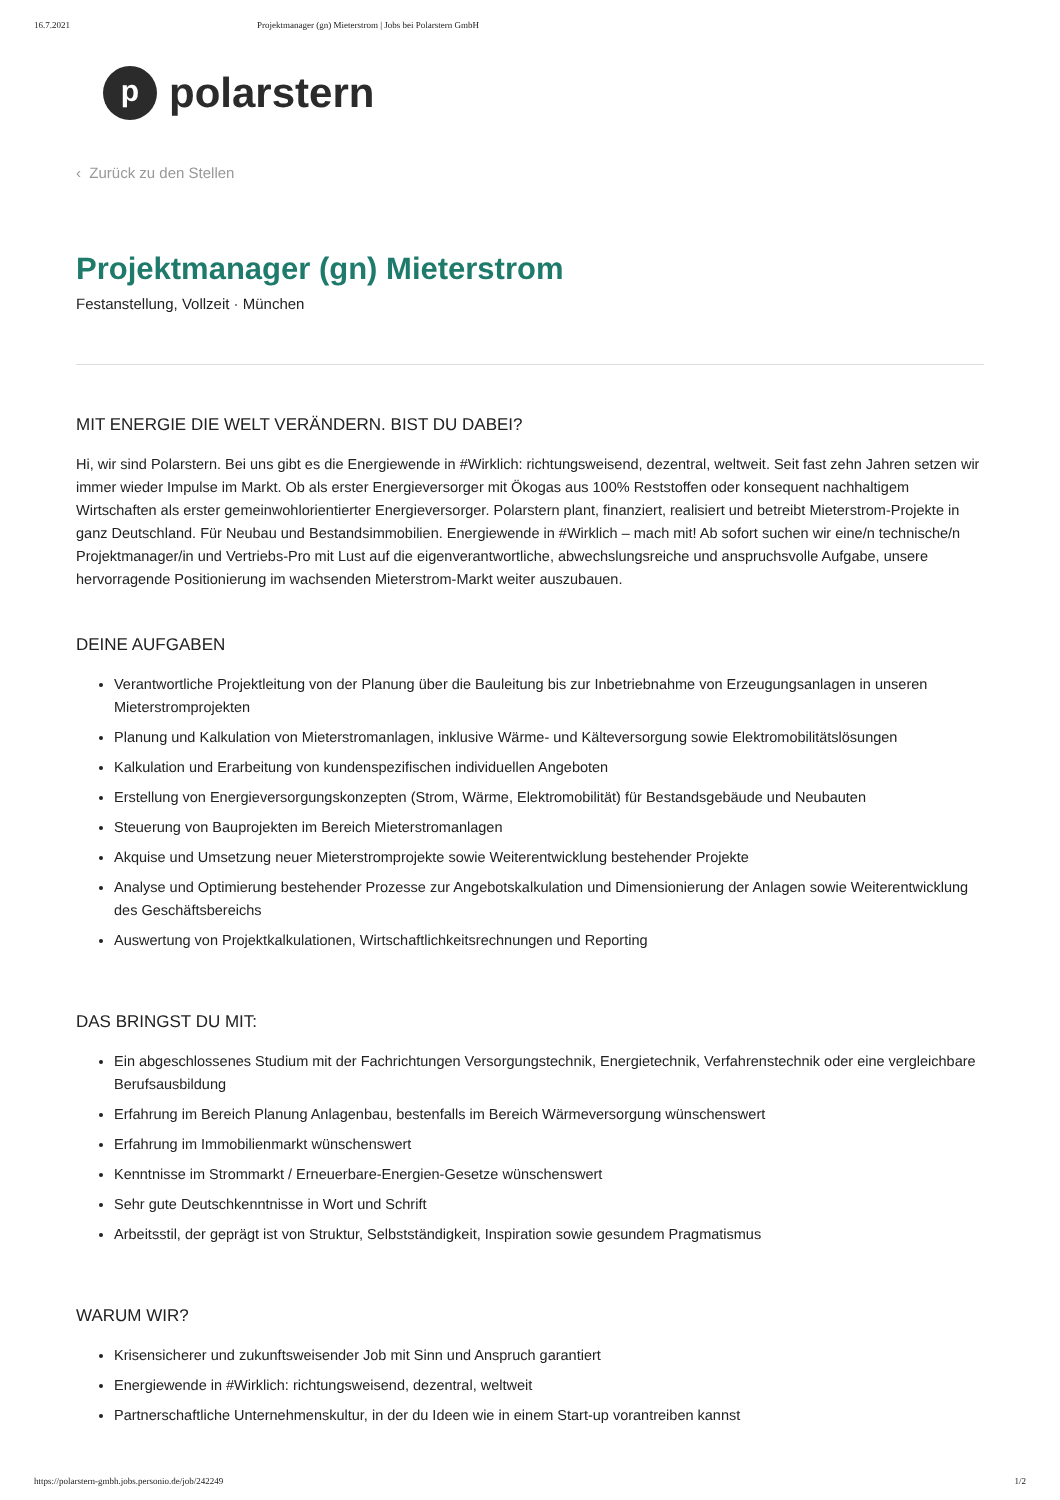16.7.2021 Projektmanager (gn) Mieterstrom | Jobs bei Polarstern GmbH
p
polarstern
‹ Zurück zu den Stellen
Projektmanager (gn) Mieterstrom
Festanstellung, Vollzeit · München
MIT ENERGIE DIE WELT VERÄNDERN. BIST DU DABEI?
Hi, wir sind Polarstern. Bei uns gibt es die Energiewende in #Wirklich: richtungsweisend, dezentral, weltweit. Seit fast zehn Jahren setzen wir immer wieder Impulse im Markt. Ob als erster Energieversorger mit Ökogas aus 100% Reststoffen oder konsequent nachhaltigem Wirtschaften als erster gemeinwohlorientierter Energieversorger. Polarstern plant, finanziert, realisiert und betreibt Mieterstrom-Projekte in ganz Deutschland. Für Neubau und Bestandsimmobilien. Energiewende in #Wirklich – mach mit! Ab sofort suchen wir eine/n technische/n Projektmanager/in und Vertriebs-Pro mit Lust auf die eigenverantwortliche, abwechslungsreiche und anspruchsvolle Aufgabe, unsere hervorragende Positionierung im wachsenden Mieterstrom-Markt weiter auszubauen.
DEINE AUFGABEN
Verantwortliche Projektleitung von der Planung über die Bauleitung bis zur Inbetriebnahme von Erzeugungsanlagen in unseren Mieterstromprojekten
Planung und Kalkulation von Mieterstromanlagen, inklusive Wärme- und Kälteversorgung sowie Elektromobilitätslösungen
Kalkulation und Erarbeitung von kundenspezifischen individuellen Angeboten
Erstellung von Energieversorgungskonzepten (Strom, Wärme, Elektromobilität) für Bestandsgebäude und Neubauten
Steuerung von Bauprojekten im Bereich Mieterstromanlagen
Akquise und Umsetzung neuer Mieterstromprojekte sowie Weiterentwicklung bestehender Projekte
Analyse und Optimierung bestehender Prozesse zur Angebotskalkulation und Dimensionierung der Anlagen sowie Weiterentwicklung des Geschäftsbereichs
Auswertung von Projektkalkulationen, Wirtschaftlichkeitsrechnungen und Reporting
DAS BRINGST DU MIT:
Ein abgeschlossenes Studium mit der Fachrichtungen Versorgungstechnik, Energietechnik, Verfahrenstechnik oder eine vergleichbare Berufsausbildung
Erfahrung im Bereich Planung Anlagenbau, bestenfalls im Bereich Wärmeversorgung wünschenswert
Erfahrung im Immobilienmarkt wünschenswert
Kenntnisse im Strommarkt / Erneuerbare-Energien-Gesetze wünschenswert
Sehr gute Deutschkenntnisse in Wort und Schrift
Arbeitsstil, der geprägt ist von Struktur, Selbstständigkeit, Inspiration sowie gesundem Pragmatismus
WARUM WIR?
Krisensicherer und zukunftsweisender Job mit Sinn und Anspruch garantiert
Energiewende in #Wirklich: richtungsweisend, dezentral, weltweit
Partnerschaftliche Unternehmenskultur, in der du Ideen wie in einem Start-up vorantreiben kannst
https://polarstern-gmbh.jobs.personio.de/job/242249 1/2